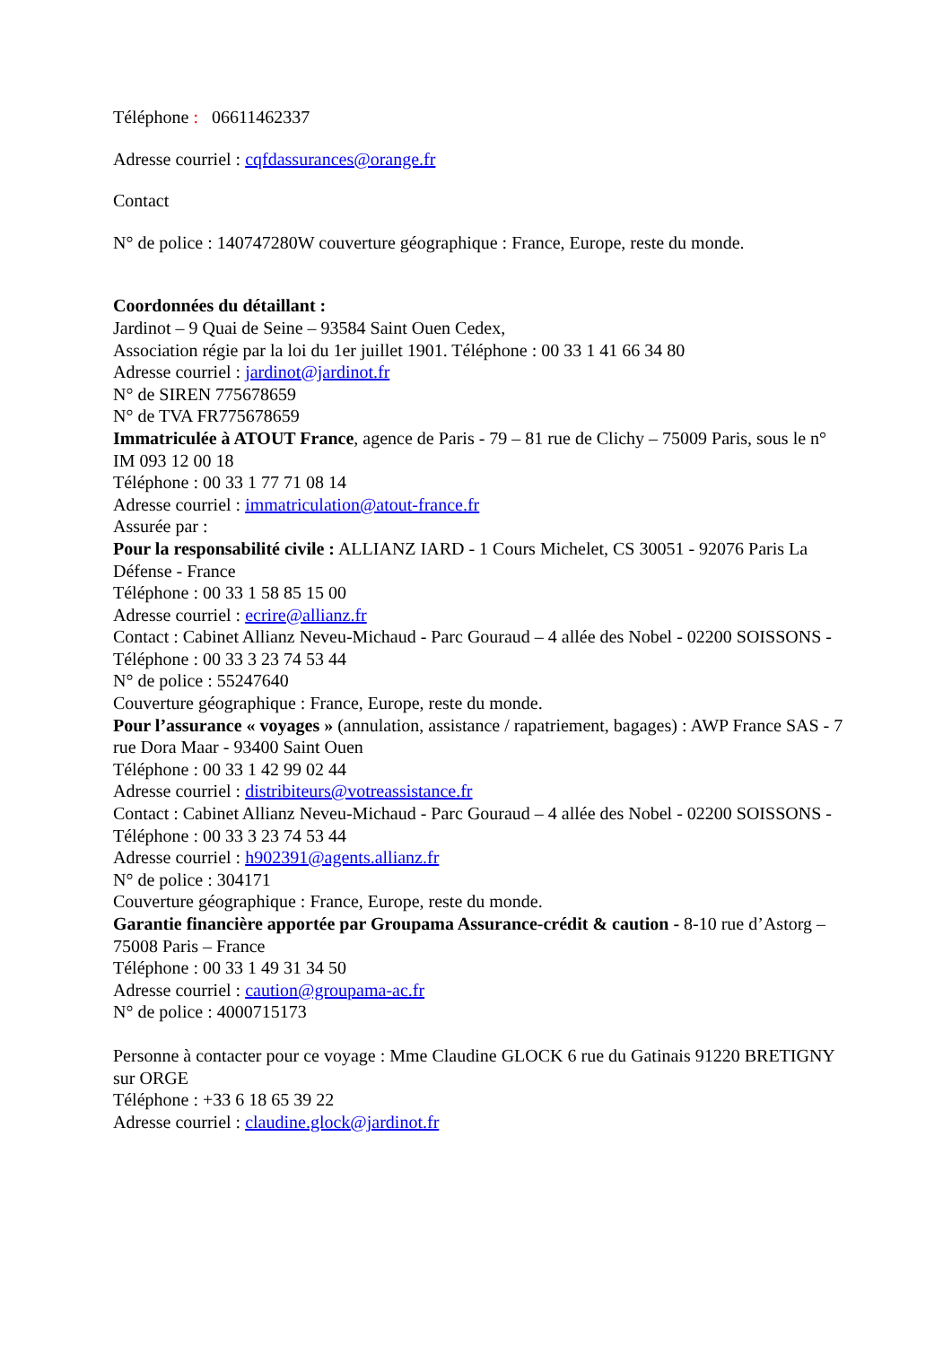Téléphone : 06611462337
Adresse courriel : cqfdassurances@orange.fr
Contact
N° de police : 140747280W couverture géographique : France, Europe, reste du monde.
Coordonnées du détaillant :
Jardinot – 9 Quai de Seine – 93584 Saint Ouen Cedex,
Association régie par la loi du 1er juillet 1901. Téléphone : 00 33 1 41 66 34 80
Adresse courriel : jardinot@jardinot.fr
N° de SIREN 775678659
N° de TVA FR775678659
Immatriculée à ATOUT France, agence de Paris - 79 – 81 rue de Clichy – 75009 Paris, sous le n° IM 093 12 00 18
Téléphone : 00 33 1 77 71 08 14
Adresse courriel : immatriculation@atout-france.fr
Assurée par :
Pour la responsabilité civile : ALLIANZ IARD - 1 Cours Michelet, CS 30051 - 92076 Paris La Défense - France
Téléphone : 00 33 1 58 85 15 00
Adresse courriel : ecrire@allianz.fr
Contact : Cabinet Allianz Neveu-Michaud - Parc Gouraud – 4 allée des Nobel - 02200 SOISSONS - Téléphone : 00 33 3 23 74 53 44
N° de police : 55247640
Couverture géographique : France, Europe, reste du monde.
Pour l’assurance « voyages » (annulation, assistance / rapatriement, bagages) : AWP France SAS - 7 rue Dora Maar - 93400 Saint Ouen
Téléphone : 00 33 1 42 99 02 44
Adresse courriel : distribiteurs@votreassistance.fr
Contact : Cabinet Allianz Neveu-Michaud - Parc Gouraud – 4 allée des Nobel - 02200 SOISSONS - Téléphone : 00 33 3 23 74 53 44
Adresse courriel : h902391@agents.allianz.fr
N° de police : 304171
Couverture géographique : France, Europe, reste du monde.
Garantie financière apportée par Groupama Assurance-crédit & caution - 8-10 rue d’Astorg – 75008 Paris – France
Téléphone : 00 33 1 49 31 34 50
Adresse courriel : caution@groupama-ac.fr
N° de police : 4000715173
Personne à contacter pour ce voyage : Mme Claudine GLOCK 6 rue du Gatinais 91220 BRETIGNY sur ORGE
Téléphone : +33 6 18 65 39 22
Adresse courriel : claudine.glock@jardinot.fr